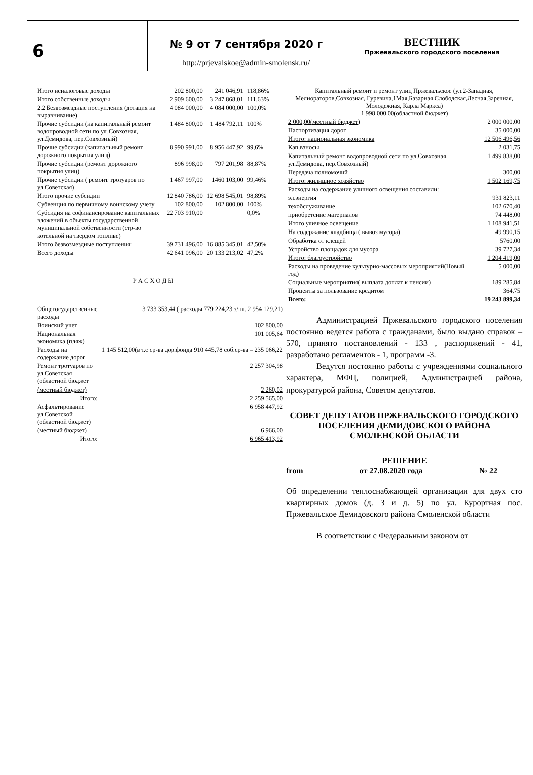6
№ 9 от 7 сентября 2020 г
http://prjevalskoe@admin-smolensk.ru/
ВЕСТНИК
Пржевальского городского поселения
| Итого неналоговые доходы | 202 800,00 | 241 046,91 | 118,86% |
| Итого собственные доходы | 2 909 600,00 | 3 247 868,01 | 111,63% |
| 2.2 Безвозмездные поступления (дотация на выравнивание) | 4 084 000,00 | 4 084 000,00 | 100,0% |
| Прочие субсидии (на капитальный ремонт водопроводной сети по ул.Совхозная, ул.Демидова, пер.Совхозный) | 1 484 800,00 | 1 484 792,11 | 100% |
| Прочие субсидии (капитальный ремонт дорожного покрытия улиц) | 8 990 991,00 | 8 956 447,92 | 99,6% |
| Прочие субсидии (ремонт дорожного покрытия улиц) | 896 998,00 | 797 201,98 | 88,87% |
| Прочие субсидии ( ремонт тротуаров по ул.Советская) | 1 467 997,00 | 1460 103,00 | 99,46% |
| Итого прочие субсидии | 12 840 786,00 | 12 698 545,01 | 98,89% |
| Субвенция по первичному воинскому учету | 102 800,00 | 102 800,00 | 100% |
| Субсидия на софинансирование капитальных вложений в объекты государственной муниципальной собственности (стр-во котельной на твердом топливе) | 22 703 910,00 | | 0,0% |
| Итого безвозмездные поступления: | 39 731 496,00 | 16 885 345,01 | 42,50% |
| Всего доходы | 42 641 096,00 | 20 133 213,02 | 47,2% |
Р А С Х О Д Ы
| Общегосударственные расходы | 3 733 353,44 ( расходы 779 224,23 з/пл. 2 954 129,21) |
| Воинский учет | 102 800,00 |
| Национальная экономика (пляж) | 101 005,64 |
| Расходы на содержание дорог | 1 145 512,00(в т.с ср-ва дор.фонда 910 445,78 соб.ср-ва – 235 066,22 |
| Ремонт тротуаров по ул.Советская (областной бюджет | 2 257 304,98 |
| (местный бюджет) | 2 260,02 |
| Итого: | 2 259 565,00 |
| Асфальтирование ул.Советской (областной бюджет) | 6 958 447,92 |
| (местный бюджет) | 6 966,00 |
| Итого: | 6 965 413,92 |
| Капитальный ремонт и ремонт улиц Пржевальское (ул.2-Западная, Мелиораторов,Совхозная, Гуревича,1Мая,Базарная,Слободская,Лесная,Заречная, Молодежная, Карла Маркса) 1 998 000,00(областной бюджет) | |
| 2 000,00(местный бюджет) | 2 000 000,00 |
| Паспортизация дорог | 35 000,00 |
| Итого: национальная экономика | 12 506 496,56 |
| Кап.взносы | 2 031,75 |
| Капитальный ремонт водопроводной сети по ул.Совхозная, ул.Демидова, пер.Совхозный) | 1 499 838,00 |
| Передача полномочий | 300,00 |
| Итого: жилищное хозяйство | 1 502 169,75 |
| Расходы на содержание уличного освещения составили: | |
| эл.энергия | 931 823,11 |
| техобслуживание | 102 670,40 |
| приобретение материалов | 74 448,00 |
| Итого уличное освещение | 1 108 941,51 |
| На содержание кладбища ( вывоз мусора) | 49 990,15 |
| Обработка от клещей | 5760,00 |
| Устройство площадок для мусора | 39 727,34 |
| Итого: благоустройство | 1 204 419,00 |
| Расходы на проведение культурно-массовых мероприятий(Новый год) | 5 000,00 |
| Социальные мероприятия( выплата доплат к пенсии) | 189 285,84 |
| Проценты за пользование кредитом | 364,75 |
| Всего: | 19 243 899,34 |
Администрацией Пржевальского городского поселения постоянно ведется работа с гражданами, было выдано справок – 570, принято постановлений - 133 , распоряжений - 41, разработано регламентов - 1, программ -3.
Ведутся постоянно работы с учреждениями социального характера, МФЦ, полицией, Администрацией района, прокуратурой района, Советом депутатов.
СОВЕТ ДЕПУТАТОВ ПРЖЕВАЛЬСКОГО ГОРОДСКОГО ПОСЕЛЕНИЯ ДЕМИДОВСКОГО РАЙОНА СМОЛЕНСКОЙ ОБЛАСТИ
РЕШЕНИЕ
from от 27.08.2020 года № 22
Об определении теплоснабжающей организации для двух сто квартирных домов (д. 3 и д. 5) по ул. Курортная пос. Пржевальское Демидовского района Смоленской области
В соответствии с Федеральным законом от